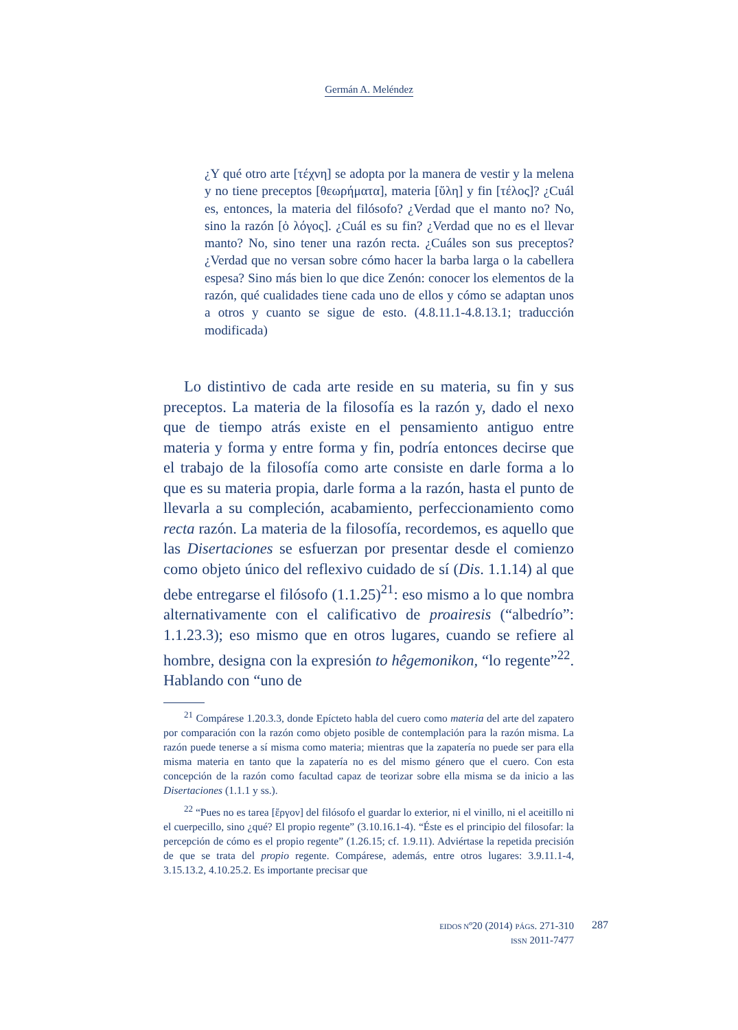Germán A. Meléndez
¿Y qué otro arte [τέχνη] se adopta por la manera de vestir y la melena y no tiene preceptos [θεωρήματα], materia [ὕλη] y fin [τέλος]? ¿Cuál es, entonces, la materia del filósofo? ¿Verdad que el manto no? No, sino la razón [ὁ λόγος]. ¿Cuál es su fin? ¿Verdad que no es el llevar manto? No, sino tener una razón recta. ¿Cuáles son sus preceptos? ¿Verdad que no versan sobre cómo hacer la barba larga o la cabellera espesa? Sino más bien lo que dice Zenón: conocer los elementos de la razón, qué cualidades tiene cada uno de ellos y cómo se adaptan unos a otros y cuanto se sigue de esto. (4.8.11.1-4.8.13.1; traducción modificada)
Lo distintivo de cada arte reside en su materia, su fin y sus preceptos. La materia de la filosofía es la razón y, dado el nexo que de tiempo atrás existe en el pensamiento antiguo entre materia y forma y entre forma y fin, podría entonces decirse que el trabajo de la filosofía como arte consiste en darle forma a lo que es su materia propia, darle forma a la razón, hasta el punto de llevarla a su compleción, acabamiento, perfeccionamiento como recta razón. La materia de la filosofía, recordemos, es aquello que las Disertaciones se esfuerzan por presentar desde el comienzo como objeto único del reflexivo cuidado de sí (Dis. 1.1.14) al que debe entregarse el filósofo (1.1.25)<sup>21</sup>: eso mismo a lo que nombra alternativamente con el calificativo de proairesis (“albedrío”: 1.1.23.3); eso mismo que en otros lugares, cuando se refiere al hombre, designa con la expresión to hêgemonikon, “lo regente”<sup>22</sup>. Hablando con “uno de
<sup>21</sup> Compárese 1.20.3.3, donde Epícteto habla del cuero como materia del arte del zapatero por comparación con la razón como objeto posible de contemplación para la razón misma. La razón puede tenerse a sí misma como materia; mientras que la zapatería no puede ser para ella misma materia en tanto que la zapatería no es del mismo género que el cuero. Con esta concepción de la razón como facultad capaz de teorizar sobre ella misma se da inicio a las Disertaciones (1.1.1 y ss.).
<sup>22</sup> “Pues no es tarea [ἔργον] del filósofo el guardar lo exterior, ni el vinillo, ni el aceitillo ni el cuerpecillo, sino ¿qué? El propio regente” (3.10.16.1-4). “Éste es el principio del filosofar: la percepción de cómo es el propio regente” (1.26.15; cf. 1.9.11). Adviértase la repetida precisión de que se trata del propio regente. Compárese, además, entre otros lugares: 3.9.11.1-4, 3.15.13.2, 4.10.25.2. Es importante precisar que
EIDOS Nº20 (2014) PÁGS. 271-310
ISSN 2011-7477
287